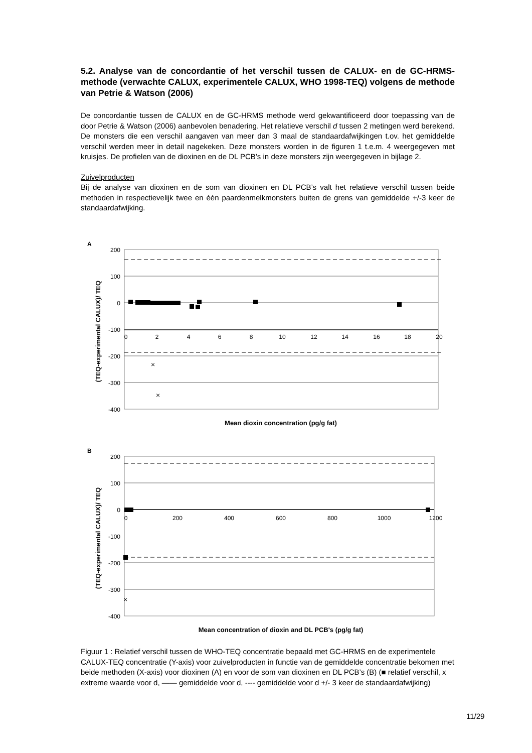5.2. Analyse van de concordantie of het verschil tussen de CALUX- en de GC-HRMS-methode (verwachte CALUX, experimentele CALUX, WHO 1998-TEQ) volgens de methode van Petrie & Watson (2006)
De concordantie tussen de CALUX en de GC-HRMS methode werd gekwantificeerd door toepassing van de door Petrie & Watson (2006) aanbevolen benadering. Het relatieve verschil d tussen 2 metingen werd berekend. De monsters die een verschil aangaven van meer dan 3 maal de standaardafwijkingen t.ov. het gemiddelde verschil werden meer in detail nagekeken. Deze monsters worden in de figuren 1 t.e.m. 4 weergegeven met kruisjes. De profielen van de dioxinen en de DL PCB’s in deze monsters zijn weergegeven in bijlage 2.
Zuivelproducten
Bij de analyse van dioxinen en de som van dioxinen en DL PCB’s valt het relatieve verschil tussen beide methoden in respectievelijk twee en één paardenmelkmonsters buiten de grens van gemiddelde +/-3 keer de standaardafwijking.
A
200
100
0
-100
-200
-300
-400
0
2
4
6
8
10
12
14
16
18
20
×
×
(TEQ-experimental CALUX)/ TEQ
Mean dioxin concentration (pg/g fat)
B
200
100
0
-100
-200
-300
-400
0
200
400
600
800
1000
1200
×
(TEQ-experimental CALUX)/ TEQ
Mean concentration of dioxin and DL PCB's (pg/g fat)
Figuur 1 : Relatief verschil tussen de WHO-TEQ concentratie bepaald met GC-HRMS en de experimentele CALUX-TEQ concentratie (Y-axis) voor zuivelproducten in functie van de gemiddelde concentratie bekomen met beide methoden (X-axis) voor dioxinen (A) en voor de som van dioxinen en DL PCB’s (B) (■ relatief verschil, x extreme waarde voor d, —— gemiddelde voor d, ---- gemiddelde voor d +/- 3 keer de standaardafwijking)
11/29